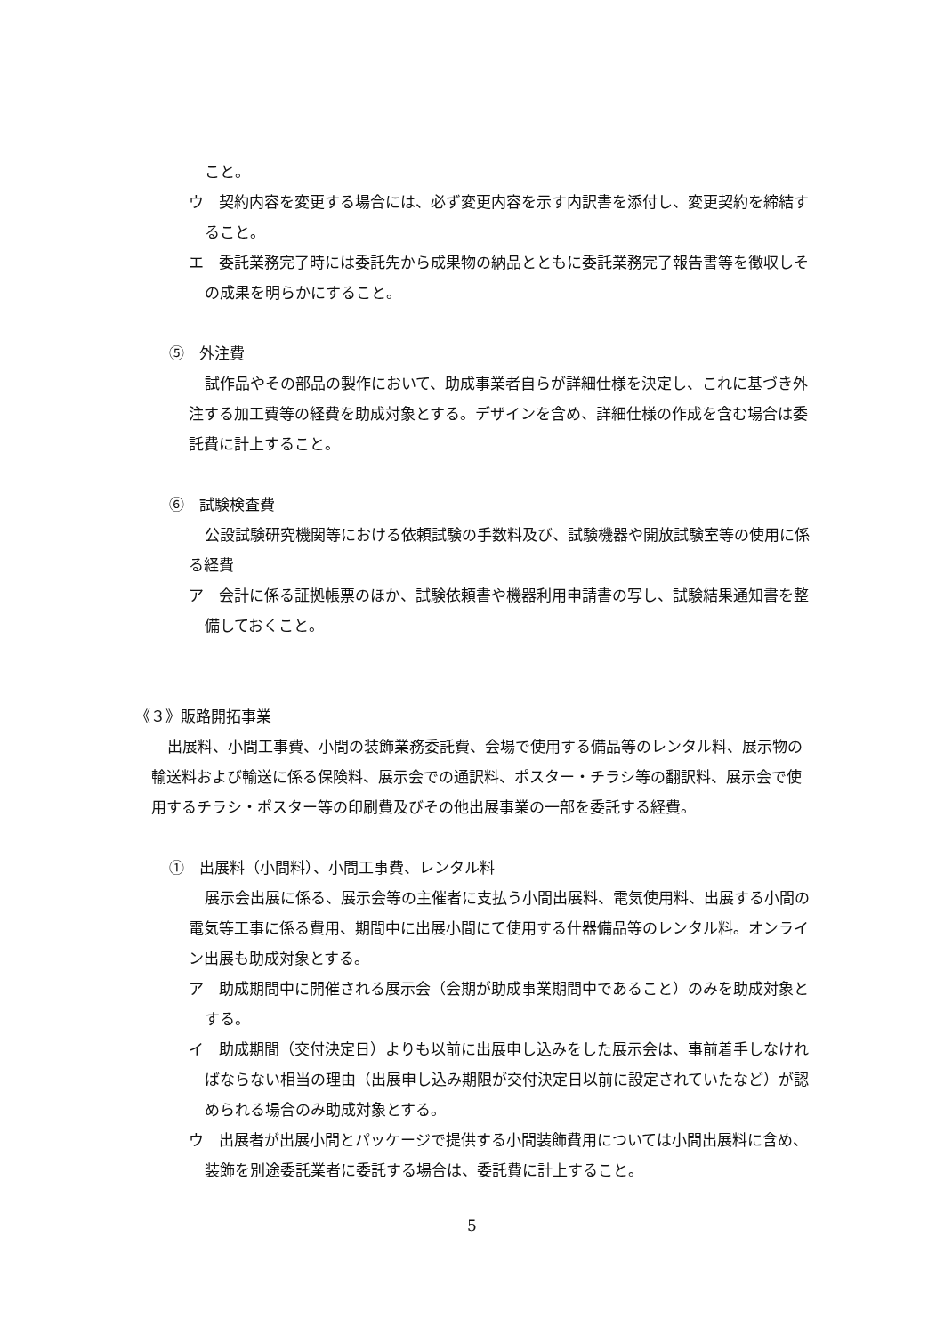こと。
ウ　契約内容を変更する場合には、必ず変更内容を示す内訳書を添付し、変更契約を締結すること。
エ　委託業務完了時には委託先から成果物の納品とともに委託業務完了報告書等を徴収しその成果を明らかにすること。
⑤　外注費
試作品やその部品の製作において、助成事業者自らが詳細仕様を決定し、これに基づき外注する加工費等の経費を助成対象とする。デザインを含め、詳細仕様の作成を含む場合は委託費に計上すること。
⑥　試験検査費
公設試験研究機関等における依頼試験の手数料及び、試験機器や開放試験室等の使用に係る経費
ア　会計に係る証拠帳票のほか、試験依頼書や機器利用申請書の写し、試験結果通知書を整備しておくこと。
《３》販路開拓事業
出展料、小間工事費、小間の装飾業務委託費、会場で使用する備品等のレンタル料、展示物の輸送料および輸送に係る保険料、展示会での通訳料、ポスター・チラシ等の翻訳料、展示会で使用するチラシ・ポスター等の印刷費及びその他出展事業の一部を委託する経費。
①　出展料（小間料）、小間工事費、レンタル料
展示会出展に係る、展示会等の主催者に支払う小間出展料、電気使用料、出展する小間の電気等工事に係る費用、期間中に出展小間にて使用する什器備品等のレンタル料。オンライン出展も助成対象とする。
ア　助成期間中に開催される展示会（会期が助成事業期間中であること）のみを助成対象とする。
イ　助成期間（交付決定日）よりも以前に出展申し込みをした展示会は、事前着手しなければならない相当の理由（出展申し込み期限が交付決定日以前に設定されていたなど）が認められる場合のみ助成対象とする。
ウ　出展者が出展小間とパッケージで提供する小間装飾費用については小間出展料に含め、装飾を別途委託業者に委託する場合は、委託費に計上すること。
5